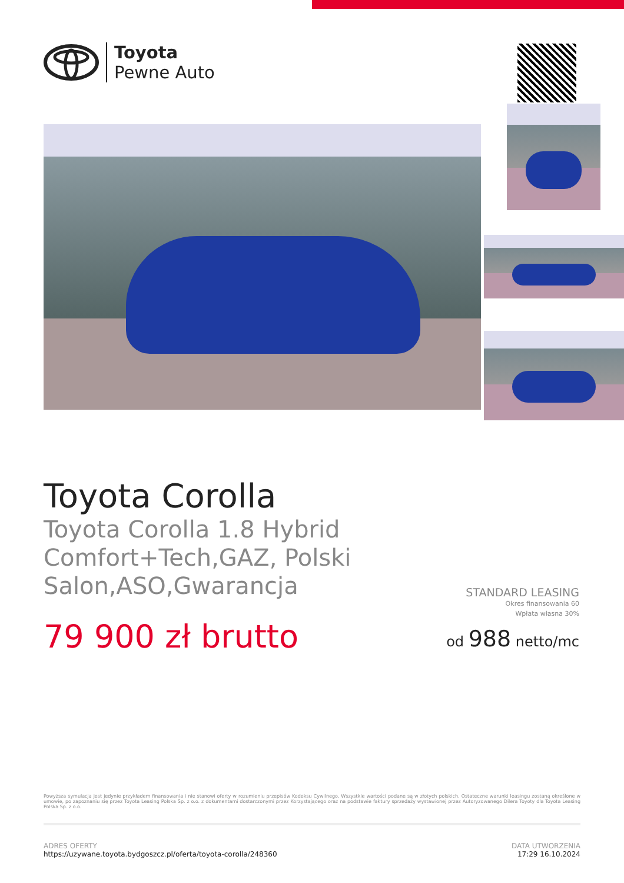Toyota
Pewne Auto
Toyota Corolla
Toyota Corolla 1.8 Hybrid Comfort+Tech,GAZ, Polski Salon,ASO,Gwarancja
STANDARD LEASING
Okres finansowania 60
Wpłata własna 30%
od 988 netto/mc
79 900 zł brutto
Powyższa symulacja jest jedynie przykładem finansowania i nie stanowi oferty w rozumieniu przepisów Kodeksu Cywilnego. Wszystkie wartości podane są w złotych polskich. Ostateczne warunki leasingu zostaną określone w umowie, po zapoznaniu się przez Toyota Leasing Polska Sp. z o.o. z dokumentami dostarczonymi przez Korzystającego oraz na podstawie faktury sprzedaży wystawionej przez Autoryzowanego Dilera Toyoty dla Toyota Leasing Polska Sp. z o.o.
ADRES OFERTY
https://uzywane.toyota.bydgoszcz.pl/oferta/toyota-corolla/248360
DATA UTWORZENIA
17:29 16.10.2024